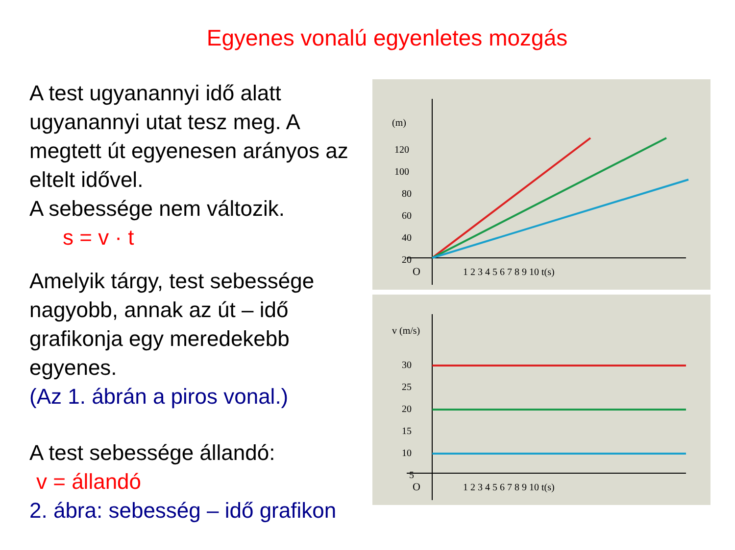Egyenes vonalú egyenletes mozgás
A test ugyanannyi idő alatt ugyanannyi utat tesz meg. A megtett út egyenesen arányos az eltelt idővel.
A sebessége nem változik.
s = v · t
Amelyik tárgy, test sebessége nagyobb, annak az út – idő grafikonja egy meredekebb egyenes.
(Az 1. ábrán a piros vonal.)
A test sebessége állandó:
v = állandó
2. ábra: sebesség – idő grafikon
(m)
120
100
80
60
40
20
O
1 2 3 4 5 6 7 8 9 10 t(s)
v (m/s)
30
25
20
15
10
5
O
1 2 3 4 5 6 7 8 9 10 t(s)